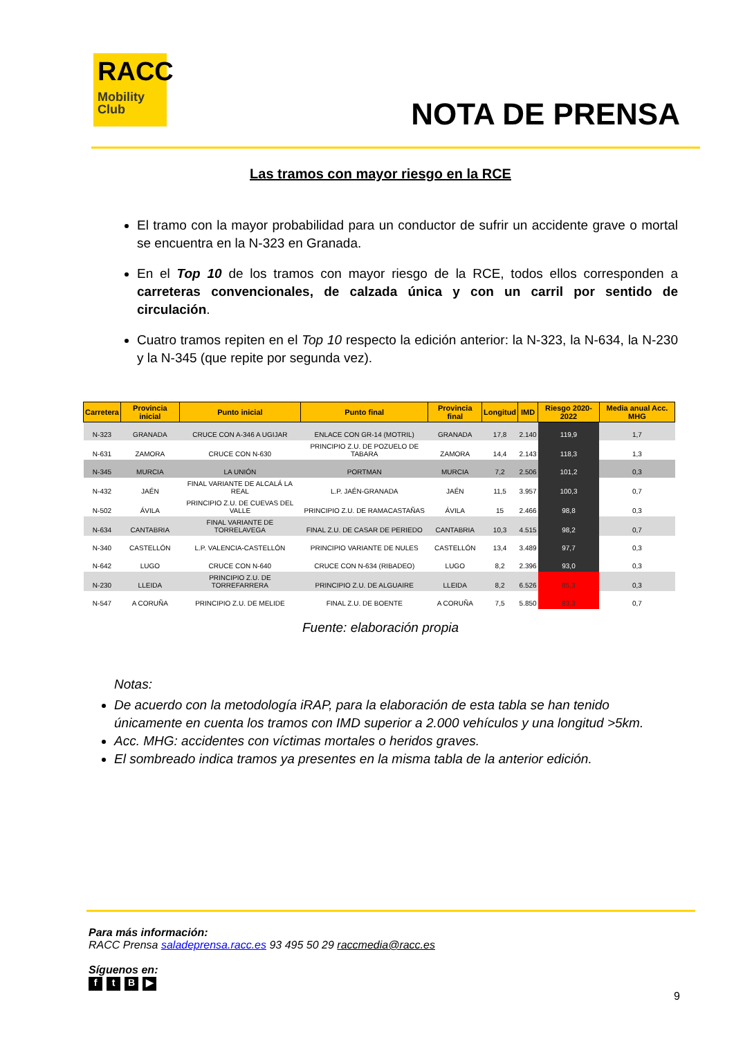RACC
Mobility
Club
NOTA DE PRENSA
Las tramos con mayor riesgo en la RCE
El tramo con la mayor probabilidad para un conductor de sufrir un accidente grave o mortal se encuentra en la N-323 en Granada.
En el Top 10 de los tramos con mayor riesgo de la RCE, todos ellos corresponden a carreteras convencionales, de calzada única y con un carril por sentido de circulación.
Cuatro tramos repiten en el Top 10 respecto la edición anterior: la N-323, la N-634, la N-230 y la N-345 (que repite por segunda vez).
| Carretera | Provincia inicial | Punto inicial | Punto final | Provincia final | Longitud | IMD | Riesgo 2020-2022 | Media anual Acc. MHG |
| --- | --- | --- | --- | --- | --- | --- | --- | --- |
| N-323 | GRANADA | CRUCE CON A-346 A UGIJAR | ENLACE CON GR-14 (MOTRIL) | GRANADA | 17,8 | 2.140 | 119,9 | 1,7 |
| N-631 | ZAMORA | CRUCE CON N-630 | PRINCIPIO Z.U. DE POZUELO DE TABARA | ZAMORA | 14,4 | 2.143 | 118,3 | 1,3 |
| N-345 | MURCIA | LA UNIÓN | PORTMAN | MURCIA | 7,2 | 2.506 | 101,2 | 0,3 |
| N-432 | JAÉN | FINAL VARIANTE DE ALCALÁ LA REAL | L.P. JAÉN-GRANADA | JAÉN | 11,5 | 3.957 | 100,3 | 0,7 |
| N-502 | ÁVILA | PRINCIPIO Z.U. DE CUEVAS DEL VALLE | PRINCIPIO Z.U. DE RAMACASTAÑAS | ÁVILA | 15 | 2.466 | 98,8 | 0,3 |
| N-634 | CANTABRIA | FINAL VARIANTE DE TORRELAVEGA | FINAL Z.U. DE CASAR DE PERIEDO | CANTABRIA | 10,3 | 4.515 | 98,2 | 0,7 |
| N-340 | CASTELLÓN | L.P. VALENCIA-CASTELLÓN | PRINCIPIO VARIANTE DE NULES | CASTELLÓN | 13,4 | 3.489 | 97,7 | 0,3 |
| N-642 | LUGO | CRUCE CON N-640 | CRUCE CON N-634 (RIBADEO) | LUGO | 8,2 | 2.396 | 93,0 | 0,3 |
| N-230 | LLEIDA | PRINCIPIO Z.U. DE TORREFARRERA | PRINCIPIO Z.U. DE ALGUAIRE | LLEIDA | 8,2 | 6.526 | 85,3 | 0,3 |
| N-547 | A CORUÑA | PRINCIPIO Z.U. DE MELIDE | FINAL Z.U. DE BOENTE | A CORUÑA | 7,5 | 5.850 | 83,3 | 0,7 |
Fuente: elaboración propia
Notas:
De acuerdo con la metodología iRAP, para la elaboración de esta tabla se han tenido únicamente en cuenta los tramos con IMD superior a 2.000 vehículos y una longitud >5km.
Acc. MHG: accidentes con víctimas mortales o heridos graves.
El sombreado indica tramos ya presentes en la misma tabla de la anterior edición.
Para más información:
RACC Prensa saladeprensa.racc.es 93 495 50 29 raccmedia@racc.es
Síguenos en:
ftB ▶
9